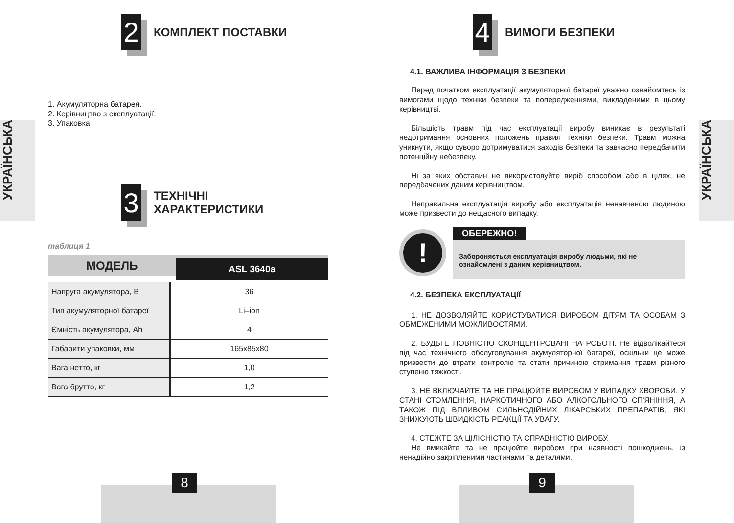УКРАЇНСЬКА
УКРАЇНСЬКА
2
КОМПЛЕКТ ПОСТАВКИ
1. Акумуляторна батарея.
2. Керівництво з експлуатації.
3. Упаковка
3
ТЕХНІЧНІ
ХАРАКТЕРИСТИКИ
таблиця 1
МОДЕЛЬ
ASL 3640a
| Напруга акумулятора, В | 36 |
| Тип акумуляторної батареї | Li–ion |
| Ємність акумулятора, Ah | 4 |
| Габарити упаковки, мм | 165х85х80 |
| Вага нетто, кг | 1,0 |
| Вага брутто, кг | 1,2 |
8
4
ВИМОГИ БЕЗПЕКИ
4.1. ВАЖЛИВА ІНФОРМАЦІЯ З БЕЗПЕКИ
Перед початком експлуатації акумуляторної батареї уважно ознайомтесь із вимогами щодо техніки безпеки та попередженнями, викладеними в цьому керівництві.
Більшість травм під час експлуатації виробу виникає в результаті недотримання основних положень правил техніки безпеки. Травм можна уникнути, якщо суворо дотримуватися заходів безпеки та завчасно передбачити потенційну небезпеку.
Ні за яких обставин не використовуйте виріб способом або в цілях, не передбачених даним керівництвом.
Неправильна експлуатація виробу або експлуатація ненавченою людиною може призвести до нещасного випадку.
!
ОБЕРЕЖНО!
Забороняється експлуатація виробу людьми, які не ознайомлені з даним керівництвом.
4.2. БЕЗПЕКА ЕКСПЛУАТАЦІЇ
1. НЕ ДОЗВОЛЯЙТЕ КОРИСТУВАТИСЯ ВИРОБОМ ДІТЯМ ТА ОСОБАМ З ОБМЕЖЕНИМИ МОЖЛИВОСТЯМИ.
2. БУДЬТЕ ПОВНІСТЮ СКОНЦЕНТРОВАНІ НА РОБОТІ. Не відволікайтеся під час технічного обслуговування акумуляторної батареї, оскільки це може призвести до втрати контролю та стати причиною отримання травм різного ступеню тяжкості.
3. НЕ ВКЛЮЧАЙТЕ ТА НЕ ПРАЦЮЙТЕ ВИРОБОМ У ВИПАДКУ ХВОРОБИ, У СТАНІ СТОМЛЕННЯ, НАРКОТИЧНОГО АБО АЛКОГОЛЬНОГО СП'ЯНІННЯ, А ТАКОЖ ПІД ВПЛИВОМ СИЛЬНОДІЙНИХ ЛІКАРСЬКИХ ПРЕПАРАТІВ, ЯКІ ЗНИЖУЮТЬ ШВИДКІСТЬ РЕАКЦІЇ ТА УВАГУ.
4. СТЕЖТЕ ЗА ЦІЛІСНІСТЮ ТА СПРАВНІСТЮ ВИРОБУ.
Не вмикайте та не працюйте виробом при наявності пошкоджень, із ненадійно закріпленими частинами та деталями.
9